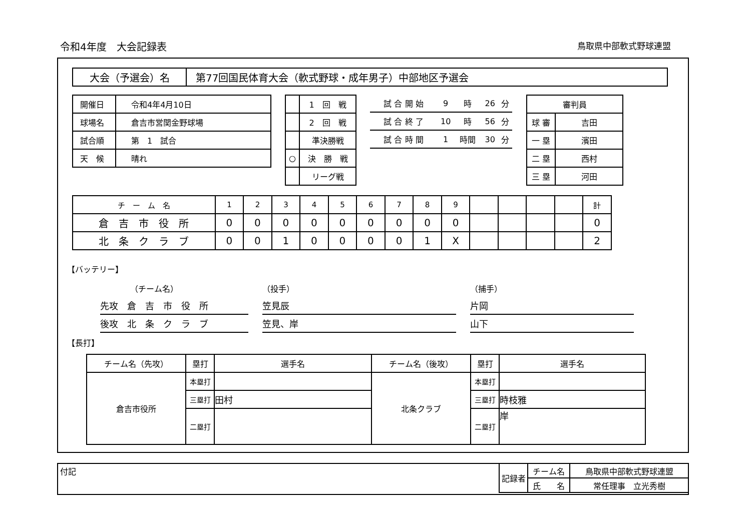令和4年度　大会記録表 鳥取県中部軟式野球連盟
| 大会（予選会）名 | 第77回国民体育大会（軟式野球・成年男子）中部地区予選会 |
| 開催日 | 令和4年4月10日 |
| 球場名 | 倉吉市営関金野球場 |
| 試合順 | 第 1 試合 |
| 天 候 | 晴れ |
| | 1 回 戦 |
| | 2 回 戦 |
| | 準決勝戦 |
| ○ | 決 勝 戦 |
| | リーグ戦 |
| 試 合 開 始 | 9 | 時 | 26 | 分 |
| 試 合 終 了 | 10 | 時 | 56 | 分 |
| 試 合 時 間 | 1 | 時間 | 30 | 分 |
| 審判員 | |
| 球 審 | 吉田 |
| 一 塁 | 濱田 |
| 二 塁 | 西村 |
| 三 塁 | 河田 |
| チ ー ム 名 | 1 | 2 | 3 | 4 | 5 | 6 | 7 | 8 | 9 | | | | | 計 |
| 倉 吉 市 役 所 | 0 | 0 | 0 | 0 | 0 | 0 | 0 | 0 | 0 | | | | | 0 |
| 北 条 ク ラ ブ | 0 | 0 | 1 | 0 | 0 | 0 | 0 | 1 | X | | | | | 2 |
【バッテリー】
| （チーム名） | （投手） | （捕手） |
| 先攻 倉 吉 市 役 所 | 笠見辰 | 片岡 |
| 後攻 北 条 ク ラ ブ | 笠見、岸 | 山下 |
【長打】
| チーム名（先攻） | 塁打 | 選手名 | チーム名（後攻） | 塁打 | 選手名 |
| 倉吉市役所 | 本塁打 | | 北条クラブ | 本塁打 | |
| | 三塁打 | 田村 | | 三塁打 | 時枝雅 |
| | 二塁打 | | | 二塁打 | 岸 |
付記
| 記録者 | チーム名 | 鳥取県中部軟式野球連盟 |
| | 氏 名 | 常任理事 立光秀樹 |